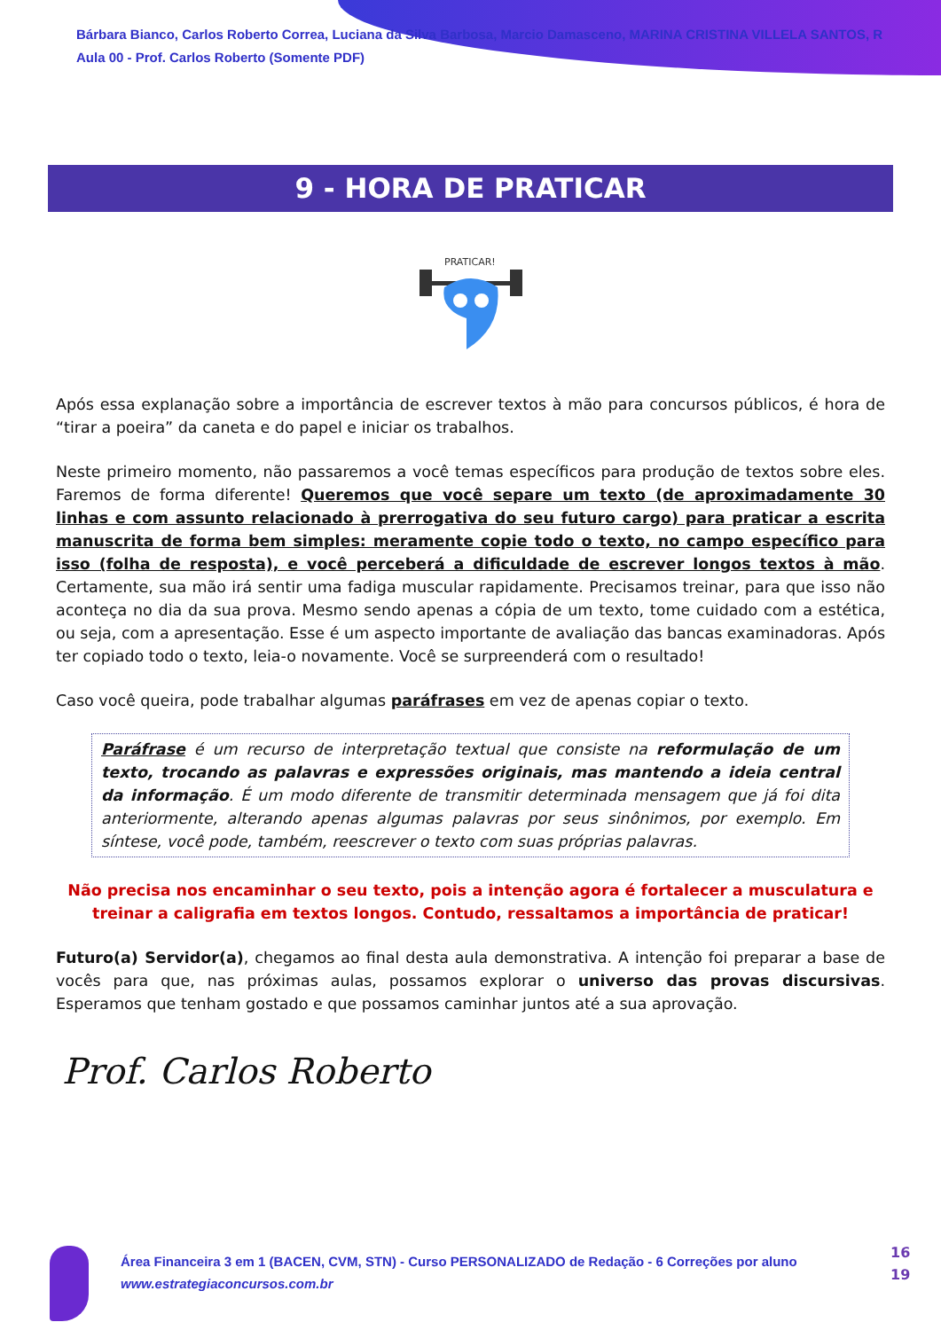Bárbara Bianco, Carlos Roberto Correa, Luciana da Silva Barbosa, Marcio Damasceno, MARINA CRISTINA VILLELA SANTOS, R
Aula 00 - Prof. Carlos Roberto (Somente PDF)
9 - HORA DE PRATICAR
PRATICAR!
Após essa explanação sobre a importância de escrever textos à mão para concursos públicos, é hora de “tirar a poeira” da caneta e do papel e iniciar os trabalhos.
Neste primeiro momento, não passaremos a você temas específicos para produção de textos sobre eles. Faremos de forma diferente! Queremos que você separe um texto (de aproximadamente 30 linhas e com assunto relacionado à prerrogativa do seu futuro cargo) para praticar a escrita manuscrita de forma bem simples: meramente copie todo o texto, no campo específico para isso (folha de resposta), e você perceberá a dificuldade de escrever longos textos à mão. Certamente, sua mão irá sentir uma fadiga muscular rapidamente. Precisamos treinar, para que isso não aconteça no dia da sua prova. Mesmo sendo apenas a cópia de um texto, tome cuidado com a estética, ou seja, com a apresentação. Esse é um aspecto importante de avaliação das bancas examinadoras. Após ter copiado todo o texto, leia-o novamente. Você se surpreenderá com o resultado!
Caso você queira, pode trabalhar algumas paráfrases em vez de apenas copiar o texto.
Paráfrase é um recurso de interpretação textual que consiste na reformulação de um texto, trocando as palavras e expressões originais, mas mantendo a ideia central da informação. É um modo diferente de transmitir determinada mensagem que já foi dita anteriormente, alterando apenas algumas palavras por seus sinônimos, por exemplo. Em síntese, você pode, também, reescrever o texto com suas próprias palavras.
Não precisa nos encaminhar o seu texto, pois a intenção agora é fortalecer a musculatura e treinar a caligrafia em textos longos. Contudo, ressaltamos a importância de praticar!
Futuro(a) Servidor(a), chegamos ao final desta aula demonstrativa. A intenção foi preparar a base de vocês para que, nas próximas aulas, possamos explorar o universo das provas discursivas. Esperamos que tenham gostado e que possamos caminhar juntos até a sua aprovação.
Prof. Carlos Roberto
Área Financeira 3 em 1 (BACEN, CVM, STN) - Curso PERSONALIZADO de Redação - 6 Correções por aluno
www.estrategiaconcursos.com.br
16
19